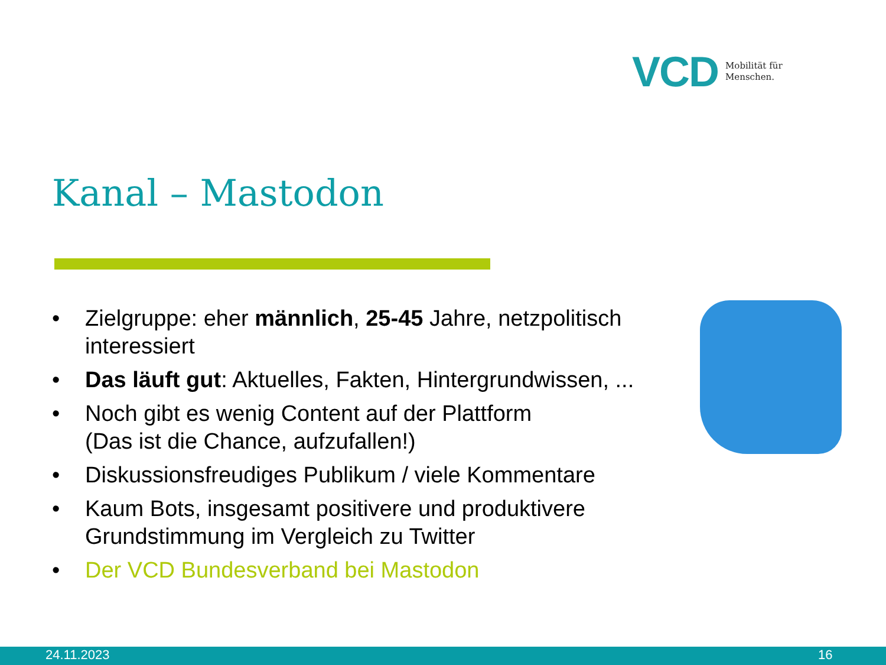VCD Mobilität für
Menschen.
Kanal – Mastodon
• Zielgruppe: eher männlich, 25-45 Jahre, netzpolitisch interessiert
• Das läuft gut: Aktuelles, Fakten, Hintergrundwissen, ...
• Noch gibt es wenig Content auf der Plattform
(Das ist die Chance, aufzufallen!)
• Diskussionsfreudiges Publikum / viele Kommentare
• Kaum Bots, insgesamt positivere und produktivere Grundstimmung im Vergleich zu Twitter
• Der VCD Bundesverband bei Mastodon
24.11.2023 16